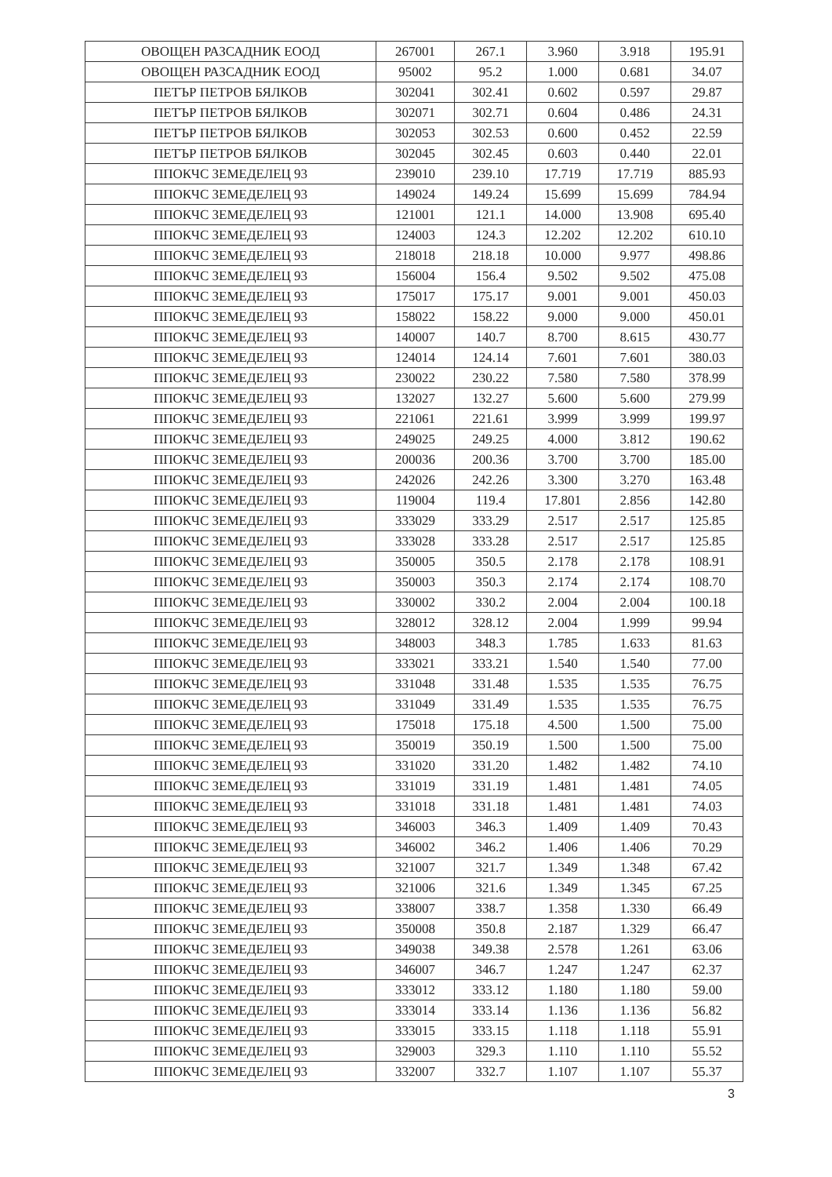| ОВОЩЕН РАЗСАДНИК ЕООД | 267001 | 267.1 | 3.960 | 3.918 | 195.91 |
| ОВОЩЕН РАЗСАДНИК ЕООД | 95002 | 95.2 | 1.000 | 0.681 | 34.07 |
| ПЕТЪР ПЕТРОВ БЯЛКОВ | 302041 | 302.41 | 0.602 | 0.597 | 29.87 |
| ПЕТЪР ПЕТРОВ БЯЛКОВ | 302071 | 302.71 | 0.604 | 0.486 | 24.31 |
| ПЕТЪР ПЕТРОВ БЯЛКОВ | 302053 | 302.53 | 0.600 | 0.452 | 22.59 |
| ПЕТЪР ПЕТРОВ БЯЛКОВ | 302045 | 302.45 | 0.603 | 0.440 | 22.01 |
| ППОКЧС ЗЕМЕДЕЛЕЦ 93 | 239010 | 239.10 | 17.719 | 17.719 | 885.93 |
| ППОКЧС ЗЕМЕДЕЛЕЦ 93 | 149024 | 149.24 | 15.699 | 15.699 | 784.94 |
| ППОКЧС ЗЕМЕДЕЛЕЦ 93 | 121001 | 121.1 | 14.000 | 13.908 | 695.40 |
| ППОКЧС ЗЕМЕДЕЛЕЦ 93 | 124003 | 124.3 | 12.202 | 12.202 | 610.10 |
| ППОКЧС ЗЕМЕДЕЛЕЦ 93 | 218018 | 218.18 | 10.000 | 9.977 | 498.86 |
| ППОКЧС ЗЕМЕДЕЛЕЦ 93 | 156004 | 156.4 | 9.502 | 9.502 | 475.08 |
| ППОКЧС ЗЕМЕДЕЛЕЦ 93 | 175017 | 175.17 | 9.001 | 9.001 | 450.03 |
| ППОКЧС ЗЕМЕДЕЛЕЦ 93 | 158022 | 158.22 | 9.000 | 9.000 | 450.01 |
| ППОКЧС ЗЕМЕДЕЛЕЦ 93 | 140007 | 140.7 | 8.700 | 8.615 | 430.77 |
| ППОКЧС ЗЕМЕДЕЛЕЦ 93 | 124014 | 124.14 | 7.601 | 7.601 | 380.03 |
| ППОКЧС ЗЕМЕДЕЛЕЦ 93 | 230022 | 230.22 | 7.580 | 7.580 | 378.99 |
| ППОКЧС ЗЕМЕДЕЛЕЦ 93 | 132027 | 132.27 | 5.600 | 5.600 | 279.99 |
| ППОКЧС ЗЕМЕДЕЛЕЦ 93 | 221061 | 221.61 | 3.999 | 3.999 | 199.97 |
| ППОКЧС ЗЕМЕДЕЛЕЦ 93 | 249025 | 249.25 | 4.000 | 3.812 | 190.62 |
| ППОКЧС ЗЕМЕДЕЛЕЦ 93 | 200036 | 200.36 | 3.700 | 3.700 | 185.00 |
| ППОКЧС ЗЕМЕДЕЛЕЦ 93 | 242026 | 242.26 | 3.300 | 3.270 | 163.48 |
| ППОКЧС ЗЕМЕДЕЛЕЦ 93 | 119004 | 119.4 | 17.801 | 2.856 | 142.80 |
| ППОКЧС ЗЕМЕДЕЛЕЦ 93 | 333029 | 333.29 | 2.517 | 2.517 | 125.85 |
| ППОКЧС ЗЕМЕДЕЛЕЦ 93 | 333028 | 333.28 | 2.517 | 2.517 | 125.85 |
| ППОКЧС ЗЕМЕДЕЛЕЦ 93 | 350005 | 350.5 | 2.178 | 2.178 | 108.91 |
| ППОКЧС ЗЕМЕДЕЛЕЦ 93 | 350003 | 350.3 | 2.174 | 2.174 | 108.70 |
| ППОКЧС ЗЕМЕДЕЛЕЦ 93 | 330002 | 330.2 | 2.004 | 2.004 | 100.18 |
| ППОКЧС ЗЕМЕДЕЛЕЦ 93 | 328012 | 328.12 | 2.004 | 1.999 | 99.94 |
| ППОКЧС ЗЕМЕДЕЛЕЦ 93 | 348003 | 348.3 | 1.785 | 1.633 | 81.63 |
| ППОКЧС ЗЕМЕДЕЛЕЦ 93 | 333021 | 333.21 | 1.540 | 1.540 | 77.00 |
| ППОКЧС ЗЕМЕДЕЛЕЦ 93 | 331048 | 331.48 | 1.535 | 1.535 | 76.75 |
| ППОКЧС ЗЕМЕДЕЛЕЦ 93 | 331049 | 331.49 | 1.535 | 1.535 | 76.75 |
| ППОКЧС ЗЕМЕДЕЛЕЦ 93 | 175018 | 175.18 | 4.500 | 1.500 | 75.00 |
| ППОКЧС ЗЕМЕДЕЛЕЦ 93 | 350019 | 350.19 | 1.500 | 1.500 | 75.00 |
| ППОКЧС ЗЕМЕДЕЛЕЦ 93 | 331020 | 331.20 | 1.482 | 1.482 | 74.10 |
| ППОКЧС ЗЕМЕДЕЛЕЦ 93 | 331019 | 331.19 | 1.481 | 1.481 | 74.05 |
| ППОКЧС ЗЕМЕДЕЛЕЦ 93 | 331018 | 331.18 | 1.481 | 1.481 | 74.03 |
| ППОКЧС ЗЕМЕДЕЛЕЦ 93 | 346003 | 346.3 | 1.409 | 1.409 | 70.43 |
| ППОКЧС ЗЕМЕДЕЛЕЦ 93 | 346002 | 346.2 | 1.406 | 1.406 | 70.29 |
| ППОКЧС ЗЕМЕДЕЛЕЦ 93 | 321007 | 321.7 | 1.349 | 1.348 | 67.42 |
| ППОКЧС ЗЕМЕДЕЛЕЦ 93 | 321006 | 321.6 | 1.349 | 1.345 | 67.25 |
| ППОКЧС ЗЕМЕДЕЛЕЦ 93 | 338007 | 338.7 | 1.358 | 1.330 | 66.49 |
| ППОКЧС ЗЕМЕДЕЛЕЦ 93 | 350008 | 350.8 | 2.187 | 1.329 | 66.47 |
| ППОКЧС ЗЕМЕДЕЛЕЦ 93 | 349038 | 349.38 | 2.578 | 1.261 | 63.06 |
| ППОКЧС ЗЕМЕДЕЛЕЦ 93 | 346007 | 346.7 | 1.247 | 1.247 | 62.37 |
| ППОКЧС ЗЕМЕДЕЛЕЦ 93 | 333012 | 333.12 | 1.180 | 1.180 | 59.00 |
| ППОКЧС ЗЕМЕДЕЛЕЦ 93 | 333014 | 333.14 | 1.136 | 1.136 | 56.82 |
| ППОКЧС ЗЕМЕДЕЛЕЦ 93 | 333015 | 333.15 | 1.118 | 1.118 | 55.91 |
| ППОКЧС ЗЕМЕДЕЛЕЦ 93 | 329003 | 329.3 | 1.110 | 1.110 | 55.52 |
| ППОКЧС ЗЕМЕДЕЛЕЦ 93 | 332007 | 332.7 | 1.107 | 1.107 | 55.37 |
3